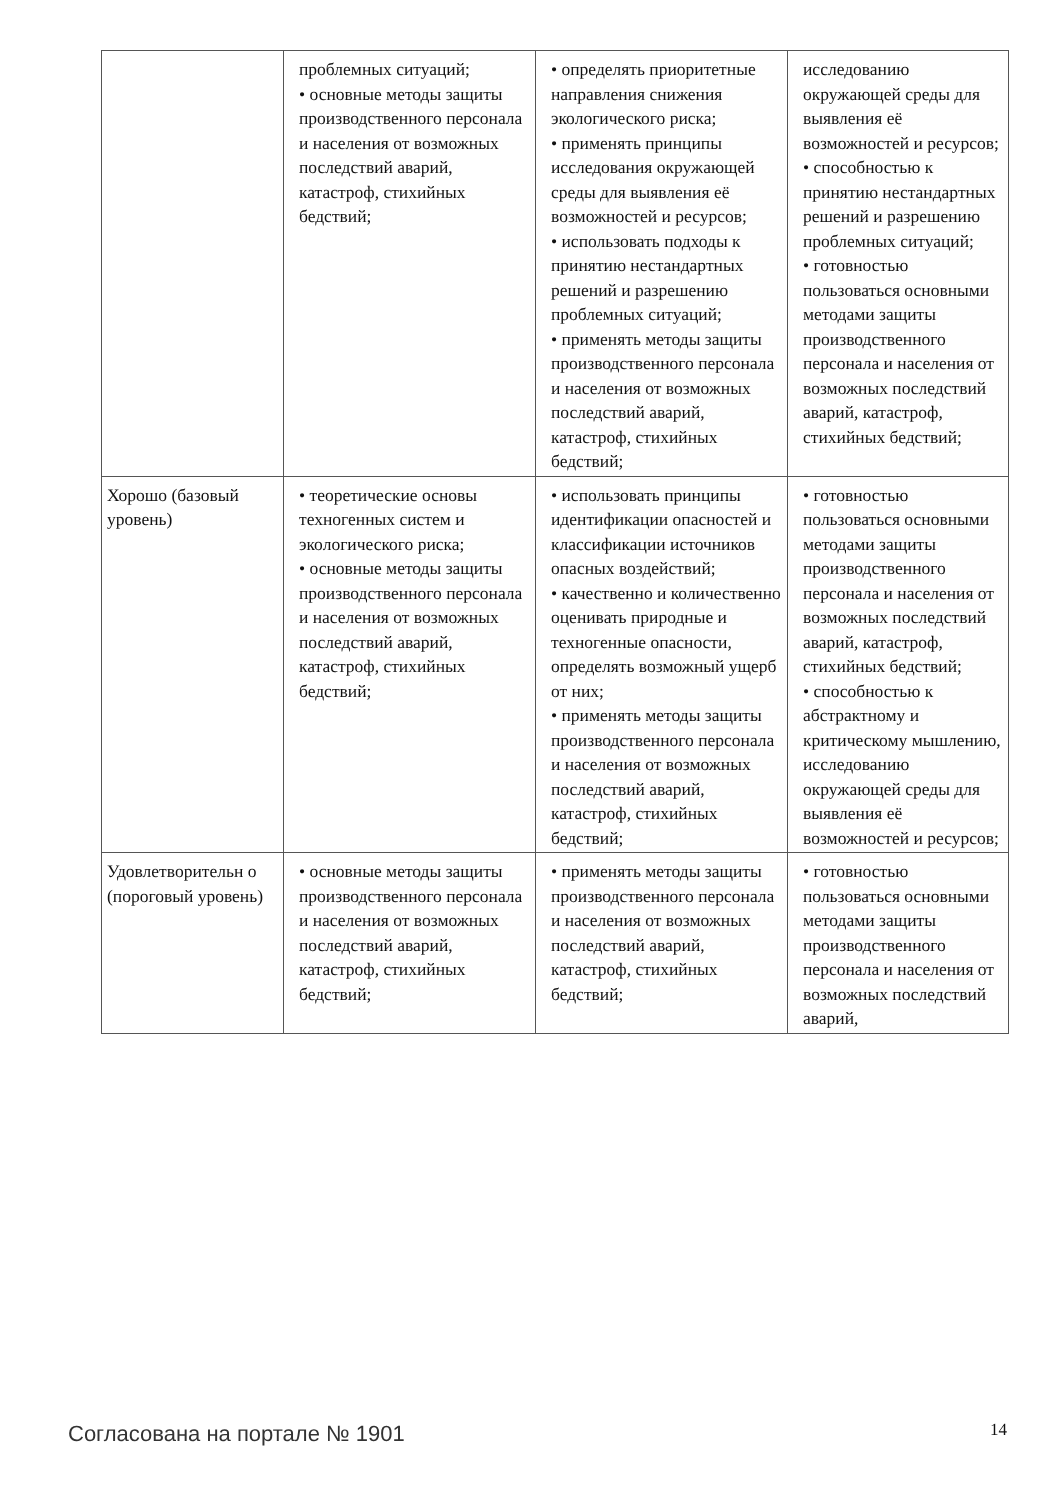| | проблемных ситуаций; • основные методы защиты производственного персонала и населения от возможных последствий аварий, катастроф, стихийных бедствий; | • определять приоритетные направления снижения экологического риска; • применять принципы исследования окружающей среды для выявления её возможностей и ресурсов; • использовать подходы к принятию нестандартных решений и разрешению проблемных ситуаций; • применять методы защиты производственного персонала и населения от возможных последствий аварий, катастроф, стихийных бедствий; | исследованию окружающей среды для выявления её возможностей и ресурсов; • способностью к принятию нестандартных решений и разрешению проблемных ситуаций; • готовностью пользоваться основными методами защиты производственного персонала и населения от возможных последствий аварий, катастроф, стихийных бедствий; |
| Хорошо (базовый уровень) | • теоретические основы техногенных систем и экологического риска; • основные методы защиты производственного персонала и населения от возможных последствий аварий, катастроф, стихийных бедствий; | • использовать принципы идентификации опасностей и классификации источников опасных воздействий; • качественно и количественно оценивать природные и техногенные опасности, определять возможный ущерб от них; • применять методы защиты производственного персонала и населения от возможных последствий аварий, катастроф, стихийных бедствий; | • готовностью пользоваться основными методами защиты производственного персонала и населения от возможных последствий аварий, катастроф, стихийных бедствий; • способностью к абстрактному и критическому мышлению, исследованию окружающей среды для выявления её возможностей и ресурсов; |
| Удовлетворительн о (пороговый уровень) | • основные методы защиты производственного персонала и населения от возможных последствий аварий, катастроф, стихийных бедствий; | • применять методы защиты производственного персонала и населения от возможных последствий аварий, катастроф, стихийных бедствий; | • готовностью пользоваться основными методами защиты производственного персонала и населения от возможных последствий аварий, |
Согласована на портале № 1901 14